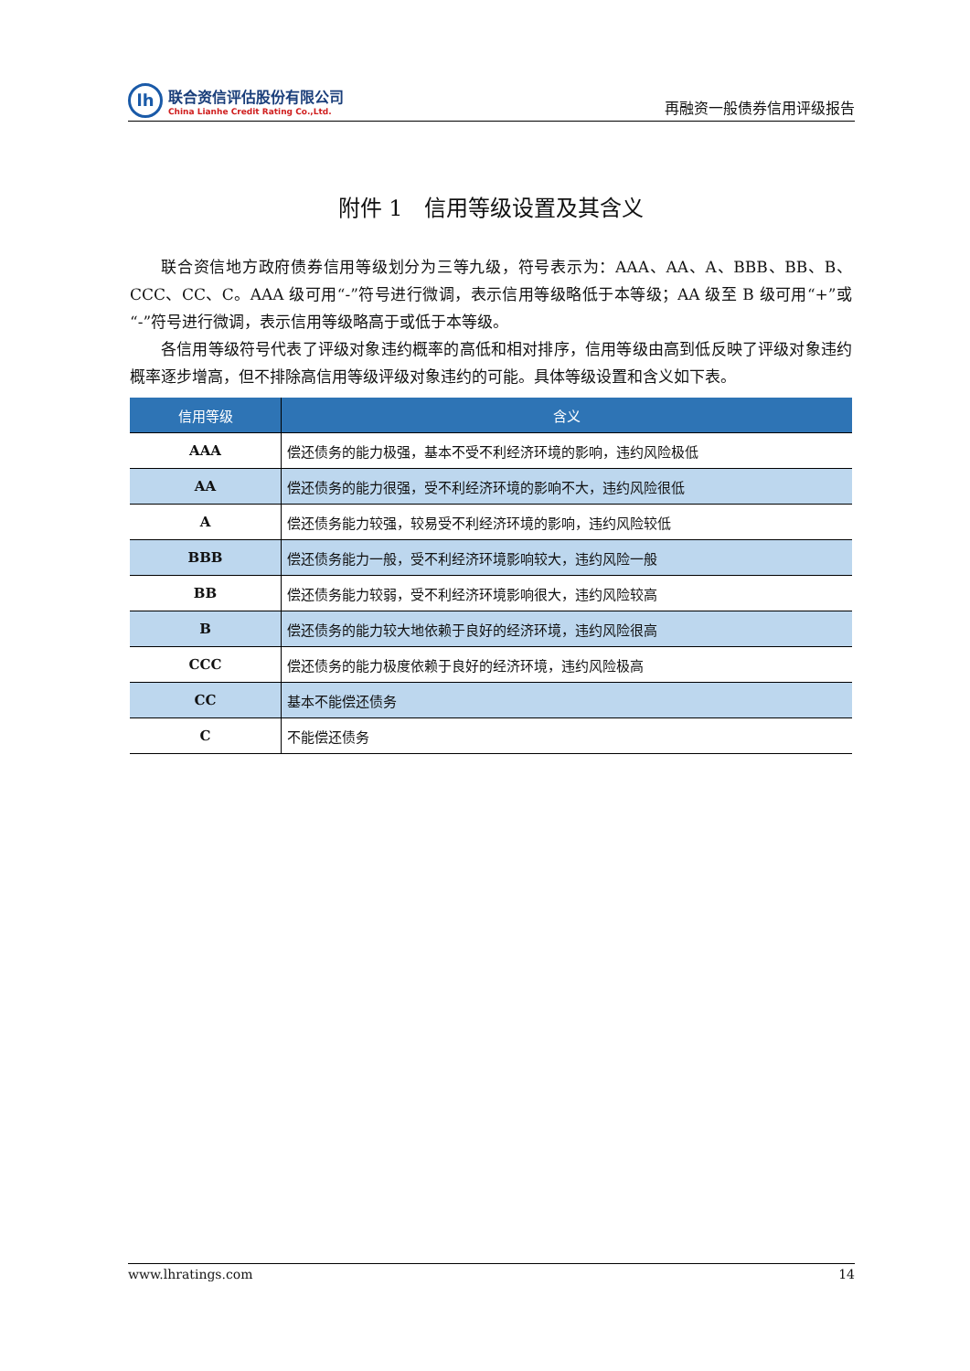lh
联合资信评估股份有限公司
China Lianhe Credit Rating Co.,Ltd.
再融资一般债券信用评级报告
附件 1　信用等级设置及其含义
联合资信地方政府债券信用等级划分为三等九级，符号表示为：AAA、AA、A、BBB、BB、B、CCC、CC、C。AAA 级可用“-”符号进行微调，表示信用等级略低于本等级；AA 级至 B 级可用“+”或“-”符号进行微调，表示信用等级略高于或低于本等级。
各信用等级符号代表了评级对象违约概率的高低和相对排序，信用等级由高到低反映了评级对象违约概率逐步增高，但不排除高信用等级评级对象违约的可能。具体等级设置和含义如下表。
| 信用等级 | 含义 |
| --- | --- |
| AAA | 偿还债务的能力极强，基本不受不利经济环境的影响，违约风险极低 |
| AA | 偿还债务的能力很强，受不利经济环境的影响不大，违约风险很低 |
| A | 偿还债务能力较强，较易受不利经济环境的影响，违约风险较低 |
| BBB | 偿还债务能力一般，受不利经济环境影响较大，违约风险一般 |
| BB | 偿还债务能力较弱，受不利经济环境影响很大，违约风险较高 |
| B | 偿还债务的能力较大地依赖于良好的经济环境，违约风险很高 |
| CCC | 偿还债务的能力极度依赖于良好的经济环境，违约风险极高 |
| CC | 基本不能偿还债务 |
| C | 不能偿还债务 |
www.lhratings.com 14